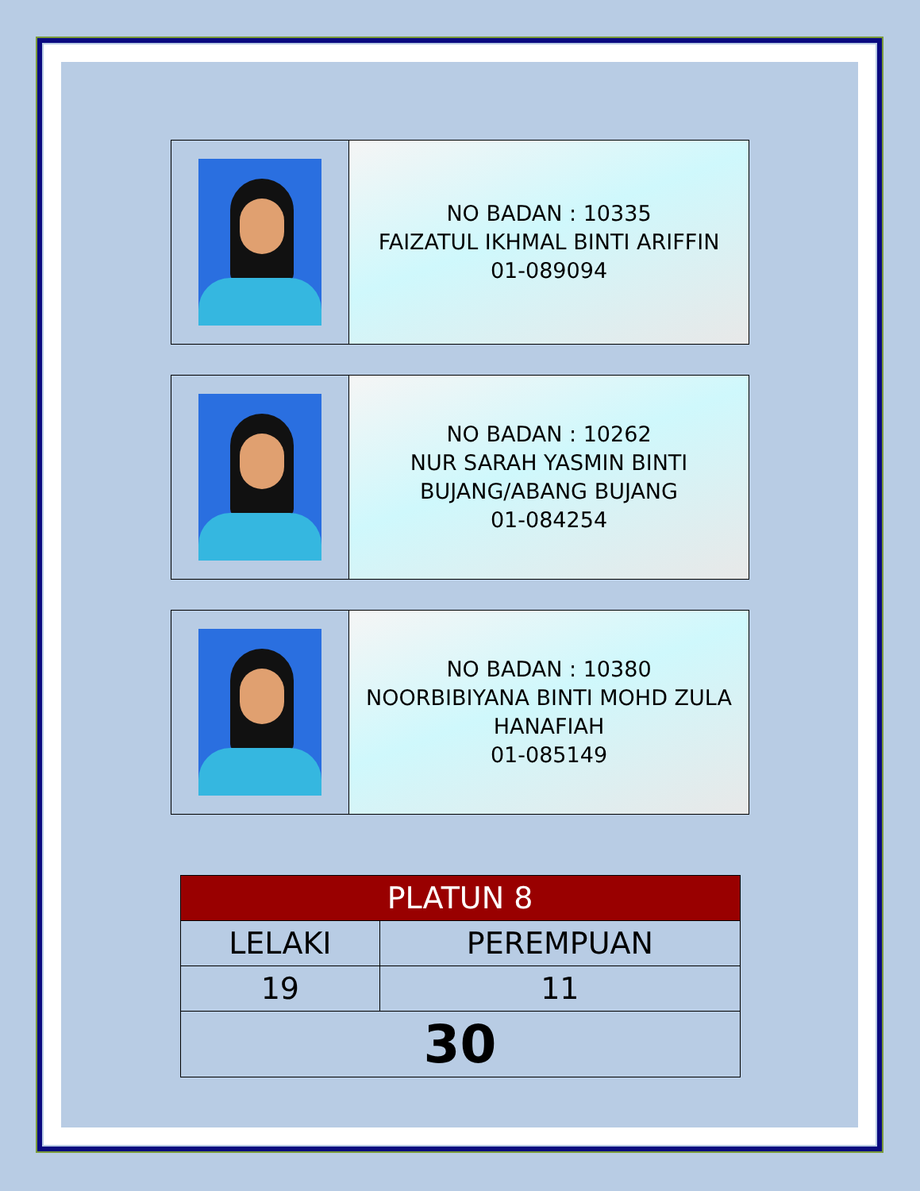NO BADAN : 10335
FAIZATUL IKHMAL BINTI ARIFFIN
01-089094
NO BADAN : 10262
NUR SARAH YASMIN BINTI BUJANG/ABANG BUJANG
01-084254
NO BADAN : 10380
NOORBIBIYANA BINTI MOHD ZULA HANAFIAH
01-085149
| PLATUN 8 | |
| --- | --- |
| LELAKI | PEREMPUAN |
| 19 | 11 |
| 30 | |